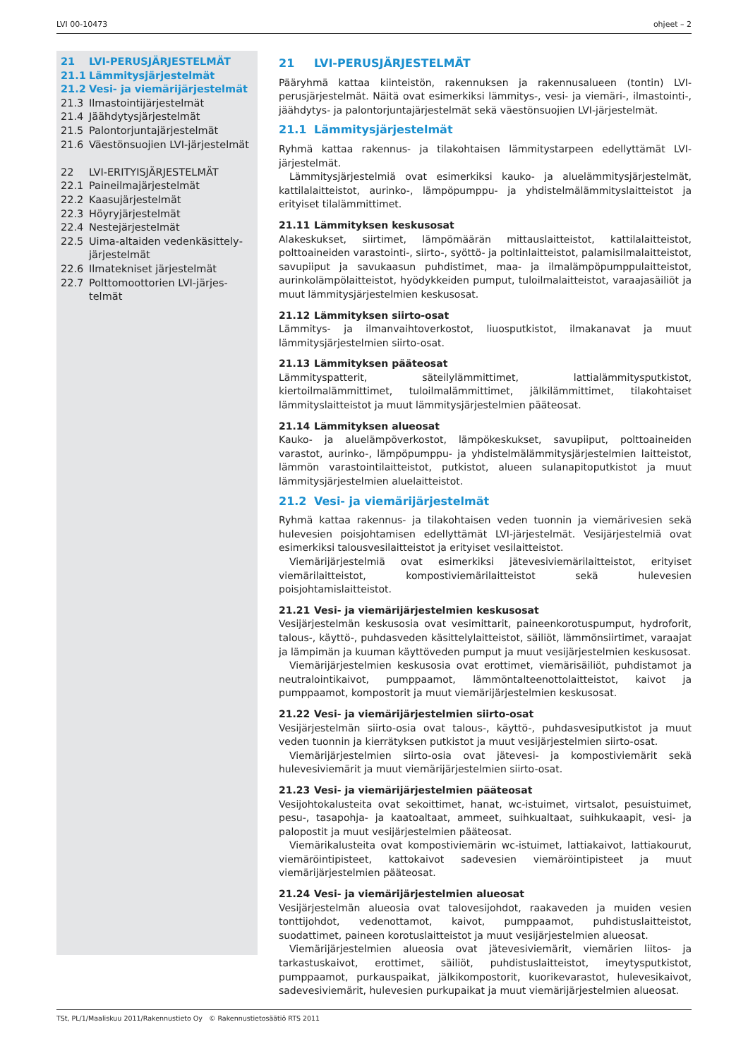LVI 00-10473 ohjeet – 2
21 LVI-PERUSJÄRJESTELMÄT
21.1 Lämmitysjärjestelmät
21.2 Vesi- ja viemärijärjestelmät
21.3 Ilmastointijärjestelmät
21.4 Jäähdytysjärjestelmät
21.5 Palontorjuntajärjestelmät
21.6 Väestönsuojien LVI-järjestelmät
22 LVI-ERITYISJÄRJESTELMÄT
22.1 Paineilmajärjestelmät
22.2 Kaasujärjestelmät
22.3 Höyryjärjestelmät
22.4 Nestejärjestelmät
22.5 Uima-altaiden vedenkäsittely­järjestelmät
22.6 Ilmatekniset järjestelmät
22.7 Polttomoottorien LVI-järjes­telmät
21 LVI-PERUSJÄRJESTELMÄT
Pääryhmä kattaa kiinteistön, rakennuksen ja rakennusalueen (tontin) LVI-perusjärjestelmät. Näitä ovat esimerkiksi lämmitys-, vesi- ja viemäri-, ilmastointi-, jäähdytys- ja palontorjuntajärjestelmät sekä väestönsuojien LVI-järjestelmät.
21.1 Lämmitysjärjestelmät
Ryhmä kattaa rakennus- ja tilakohtaisen lämmitystarpeen edellyttämät LVI-järjestelmät.
Lämmitysjärjestelmiä ovat esimerkiksi kauko- ja aluelämmitysjärjestelmät, kattilalaitteistot, aurinko-, lämpöpumppu- ja yhdistelmälämmityslaitteistot ja erityiset tilalämmittimet.
21.11 Lämmityksen keskusosat
Alakeskukset, siirtimet, lämpömäärän mittauslaitteistot, kattilalaitteistot, polttoaineiden varastointi-, siirto-, syöttö- ja poltinlaitteistot, palamisilmalaitteistot, savupiiput ja savukaasun puhdistimet, maa- ja ilmalämpöpumppulaitteistot, aurinkolämpölaitteistot, hyödykkeiden pumput, tuloilmalaitteistot, varaajasäiliöt ja muut lämmitysjärjestelmien keskusosat.
21.12 Lämmityksen siirto-osat
Lämmitys- ja ilmanvaihtoverkostot, liuosputkistot, ilmakanavat ja muut lämmitysjärjestelmien siirto-osat.
21.13 Lämmityksen pääteosat
Lämmityspatterit, säteilylämmittimet, lattialämmitysputkistot, kiertoilmalämmittimet, tuloilmalämmittimet, jälkilämmittimet, tilakohtaiset lämmityslaitteistot ja muut lämmitysjärjestelmien pääteosat.
21.14 Lämmityksen alueosat
Kauko- ja aluelämpöverkostot, lämpökeskukset, savupiiput, polttoaineiden varastot, aurinko-, lämpöpumppu- ja yhdistelmälämmitysjärjestelmien laitteistot, lämmön varastointilaitteistot, putkistot, alueen sulanapitoputkistot ja muut lämmitysjärjestelmien aluelaitteistot.
21.2 Vesi- ja viemärijärjestelmät
Ryhmä kattaa rakennus- ja tilakohtaisen veden tuonnin ja viemärivesien sekä hulevesien poisjohtamisen edellyttämät LVI-järjestelmät. Vesijärjestelmiä ovat esimerkiksi talousvesilaitteistot ja erityiset vesilaitteistot.
Viemärijärjestelmiä ovat esimerkiksi jätevesiviemärilaitteistot, erityiset viemärilaitteistot, kompostiviemärilaitteistot sekä hulevesien poisjohtamislaitteistot.
21.21 Vesi- ja viemärijärjestelmien keskusosat
Vesijärjestelmän keskusosia ovat vesimittarit, paineenkorotuspumput, hydroforit, talous-, käyttö-, puhdasveden käsittelylaitteistot, säiliöt, lämmönsiirtimet, varaajat ja lämpimän ja kuuman käyttöveden pumput ja muut vesijärjestelmien keskusosat.
Viemärijärjestelmien keskusosia ovat erottimet, viemärisäiliöt, puhdistamot ja neutralointikaivot, pumppaamot, lämmöntalteenottolaitteistot, kaivot ja pumppaamot, kompostorit ja muut viemärijärjestelmien keskusosat.
21.22 Vesi- ja viemärijärjestelmien siirto-osat
Vesijärjestelmän siirto-osia ovat talous-, käyttö-, puhdasvesiputkistot ja muut veden tuonnin ja kierrätyksen putkistot ja muut vesijärjestelmien siirto-osat.
Viemärijärjestelmien siirto-osia ovat jätevesi- ja kompostiviemärit sekä hulevesiviemärit ja muut viemärijärjestelmien siirto-osat.
21.23 Vesi- ja viemärijärjestelmien pääteosat
Vesijohtokalusteita ovat sekoittimet, hanat, wc-istuimet, virtsalot, pesuistuimet, pesu-, tasapohja- ja kaatoaltaat, ammeet, suihkualtaat, suihkukaapit, vesi- ja palopostit ja muut vesijärjestelmien pääteosat.
Viemärikalusteita ovat kompostiviemärin wc-istuimet, lattiakaivot, lattiakourut, viemäröintipisteet, kattokaivot sadevesien viemäröintipisteet ja muut viemärijärjestelmien pääteosat.
21.24 Vesi- ja viemärijärjestelmien alueosat
Vesijärjestelmän alueosia ovat talovesijohdot, raakaveden ja muiden vesien tonttijohdot, vedenottamot, kaivot, pumppaamot, puhdistuslaitteistot, suodattimet, paineen korotuslaitteistot ja muut vesijärjestelmien alueosat.
Viemärijärjestelmien alueosia ovat jätevesiviemärit, viemärien liitos- ja tarkastuskaivot, erottimet, säiliöt, puhdistuslaitteistot, imeytysputkistot, pumppaamot, purkauspaikat, jälkikompostorit, kuorikevarastot, hulevesikaivot, sadevesiviemärit, hulevesien purkupaikat ja muut viemärijärjestelmien alueosat.
TSt, PL/1/Maaliskuu 2011/Rakennustieto Oy © Rakennustietosäätiö RTS 2011